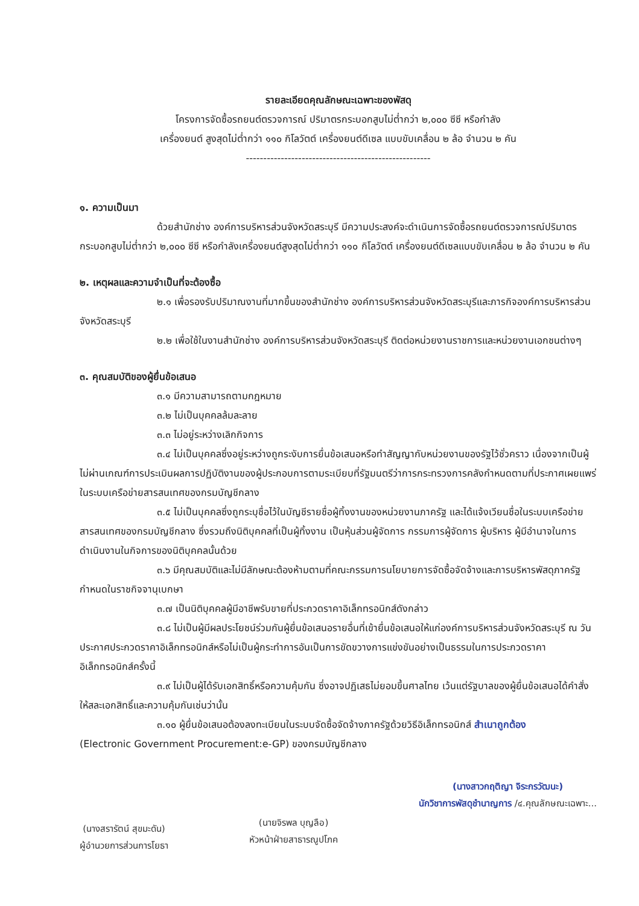รายละเอียดคุณลักษณะเฉพาะของพัสดุ
โครงการจัดซื้อรถยนต์ตรวจการณ์ ปริมาตรกระบอกสูบไม่ต่ำกว่า ๒,๐๐๐ ซีซี หรือกำลัง
เครื่องยนต์ สูงสุดไม่ต่ำกว่า ๑๑๐ กิโลวัตต์ เครื่องยนต์ดีเซล แบบขับเคลื่อน ๒ ล้อ จำนวน ๒ คัน
-----------------------------------------------------
๑. ความเป็นมา
ด้วยสำนักช่าง องค์การบริหารส่วนจังหวัดสระบุรี มีความประสงค์จะดำเนินการจัดซื้อรถยนต์ตรวจการณ์ปริมาตรกระบอกสูบไม่ต่ำกว่า ๒,๐๐๐ ซีซี หรือกำลังเครื่องยนต์สูงสุดไม่ต่ำกว่า ๑๑๐ กิโลวัตต์ เครื่องยนต์ดีเซลแบบขับเคลื่อน ๒ ล้อ จำนวน ๒ คัน
๒. เหตุผลและความจำเป็นที่จะต้องซื้อ
๒.๑ เพื่อรองรับปริมาณงานที่มากขึ้นของสำนักช่าง องค์การบริหารส่วนจังหวัดสระบุรีและภารกิจองค์การบริหารส่วนจังหวัดสระบุรี
๒.๒ เพื่อใช้ในงานสำนักช่าง องค์การบริหารส่วนจังหวัดสระบุรี ติดต่อหน่วยงานราชการและหน่วยงานเอกชนต่างๆ
๓. คุณสมบัติของผู้ยื่นข้อเสนอ
๓.๑ มีความสามารถตามกฎหมาย
๓.๒ ไม่เป็นบุคคลล้มละลาย
๓.๓ ไม่อยู่ระหว่างเลิกกิจการ
๓.๔ ไม่เป็นบุคคลซึ่งอยู่ระหว่างถูกระงับการยื่นข้อเสนอหรือทำสัญญากับหน่วยงานของรัฐไว้ชั่วคราว เนื่องจากเป็นผู้ไม่ผ่านเกณฑ์การประเมินผลการปฏิบัติงานของผู้ประกอบการตามระเบียบที่รัฐมนตรีว่าการกระทรวงการคลังกำหนดตามที่ประกาศเผยแพร่ในระบบเครือข่ายสารสนเทศของกรมบัญชีกลาง
๓.๕ ไม่เป็นบุคคลซึ่งถูกระบุชื่อไว้ในบัญชีรายชื่อผู้ทิ้งงานของหน่วยงานภาครัฐ และได้แจ้งเวียนชื่อในระบบเครือข่ายสารสนเทศของกรมบัญชีกลาง ซึ่งรวมถึงนิติบุคคลที่เป็นผู้ทิ้งงาน เป็นหุ้นส่วนผู้จัดการ กรรมการผู้จัดการ ผู้บริหาร ผู้มีอำนาจในการดำเนินงานในกิจการของนิติบุคคลนั้นด้วย
๓.๖ มีคุณสมบัติและไม่มีลักษณะต้องห้ามตามที่คณะกรรมการนโยบายการจัดซื้อจัดจ้างและการบริหารพัสดุภาครัฐกำหนดในราชกิจจานุเบกษา
๓.๗ เป็นนิติบุคคลผู้มีอาชีพรับขายที่ประกวดราคาอิเล็กทรอนิกส์ดังกล่าว
๓.๘ ไม่เป็นผู้มีผลประโยชน์ร่วมกันผู้ยื่นข้อเสนอรายอื่นที่เข้ายื่นข้อเสนอให้แก่องค์การบริหารส่วนจังหวัดสระบุรี ณ วัน ประกาศประกวดราคาอิเล็กทรอนิกส์หรือไม่เป็นผู้กระทำการอันเป็นการขัดขวางการแข่งขันอย่างเป็นธรรมในการประกวดราคาอิเล็กทรอนิกส์ครั้งนี้
๓.๙ ไม่เป็นผู้ได้รับเอกสิทธิ์หรือความคุ้มกัน ซึ่งอาจปฏิเสธไม่ยอมขึ้นศาลไทย เว้นแต่รัฐบาลของผู้ยื่นข้อเสนอได้คำสั่งให้สละเอกสิทธิ์และความคุ้มกันเช่นว่านั้น
๓.๑๐ ผู้ยื่นข้อเสนอต้องลงทะเบียนในระบบจัดซื้อจัดจ้างภาครัฐด้วยวิธีอิเล็กทรอนิกส์ สำเนาถูกต้อง
(Electronic Government Procurement:e-GP) ของกรมบัญชีกลาง
(นางสรารัตน์ สุขมะดัน)
ผู้อำนวยการส่วนการโยธา
(นายจิรพล บุญลือ)
หัวหน้าฝ่ายสาธารณูปโภค
(นางสาวกฤติญา จิระกรวัฒนะ)
นักวิชาการพัสดุชำนาญการ /๔.คุณลักษณะเฉพาะ...